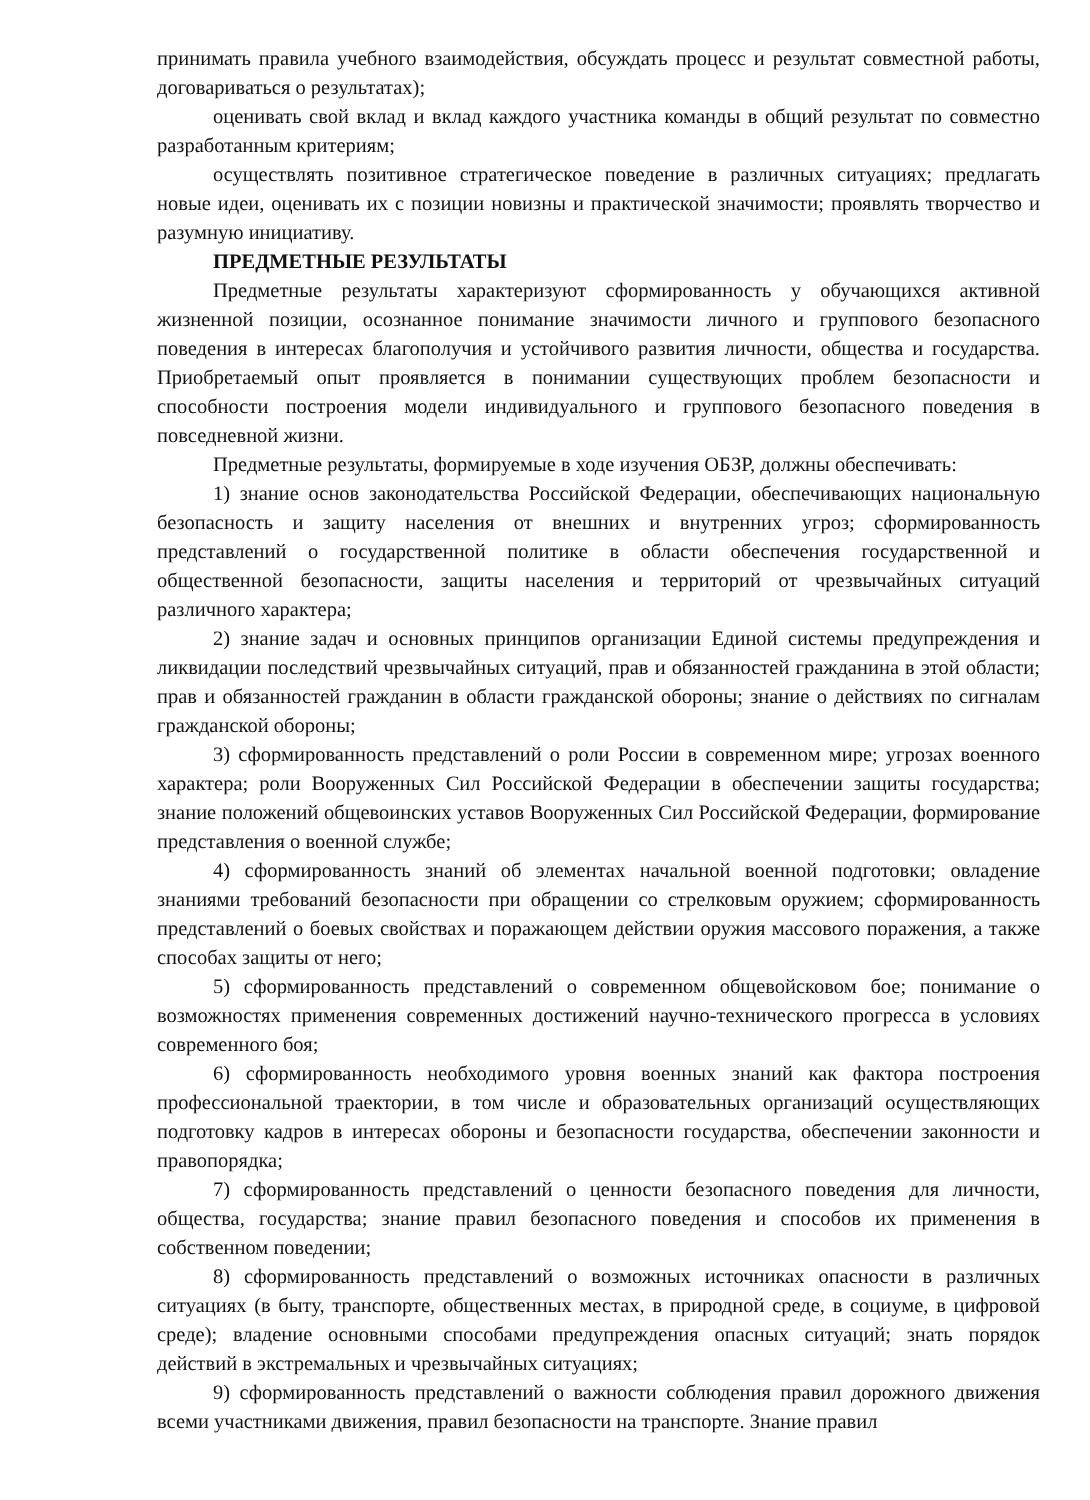принимать правила учебного взаимодействия, обсуждать процесс и результат совместной работы, договариваться о результатах);
оценивать свой вклад и вклад каждого участника команды в общий результат по совместно разработанным критериям;
осуществлять позитивное стратегическое поведение в различных ситуациях; предлагать новые идеи, оценивать их с позиции новизны и практической значимости; проявлять творчество и разумную инициативу.
ПРЕДМЕТНЫЕ РЕЗУЛЬТАТЫ
Предметные результаты характеризуют сформированность у обучающихся активной жизненной позиции, осознанное понимание значимости личного и группового безопасного поведения в интересах благополучия и устойчивого развития личности, общества и государства. Приобретаемый опыт проявляется в понимании существующих проблем безопасности и способности построения модели индивидуального и группового безопасного поведения в повседневной жизни.
Предметные результаты, формируемые в ходе изучения ОБЗР, должны обеспечивать:
1) знание основ законодательства Российской Федерации, обеспечивающих национальную безопасность и защиту населения от внешних и внутренних угроз; сформированность представлений о государственной политике в области обеспечения государственной и общественной безопасности, защиты населения и территорий от чрезвычайных ситуаций различного характера;
2) знание задач и основных принципов организации Единой системы предупреждения и ликвидации последствий чрезвычайных ситуаций, прав и обязанностей гражданина в этой области; прав и обязанностей гражданин в области гражданской обороны; знание о действиях по сигналам гражданской обороны;
3) сформированность представлений о роли России в современном мире; угрозах военного характера; роли Вооруженных Сил Российской Федерации в обеспечении защиты государства; знание положений общевоинских уставов Вооруженных Сил Российской Федерации, формирование представления о военной службе;
4) сформированность знаний об элементах начальной военной подготовки; овладение знаниями требований безопасности при обращении со стрелковым оружием; сформированность представлений о боевых свойствах и поражающем действии оружия массового поражения, а также способах защиты от него;
5) сформированность представлений о современном общевойсковом бое; понимание о возможностях применения современных достижений научно-технического прогресса в условиях современного боя;
6) сформированность необходимого уровня военных знаний как фактора построения профессиональной траектории, в том числе и образовательных организаций осуществляющих подготовку кадров в интересах обороны и безопасности государства, обеспечении законности и правопорядка;
7) сформированность представлений о ценности безопасного поведения для личности, общества, государства; знание правил безопасного поведения и способов их применения в собственном поведении;
8) сформированность представлений о возможных источниках опасности в различных ситуациях (в быту, транспорте, общественных местах, в природной среде, в социуме, в цифровой среде); владение основными способами предупреждения опасных ситуаций; знать порядок действий в экстремальных и чрезвычайных ситуациях;
9) сформированность представлений о важности соблюдения правил дорожного движения всеми участниками движения, правил безопасности на транспорте. Знание правил